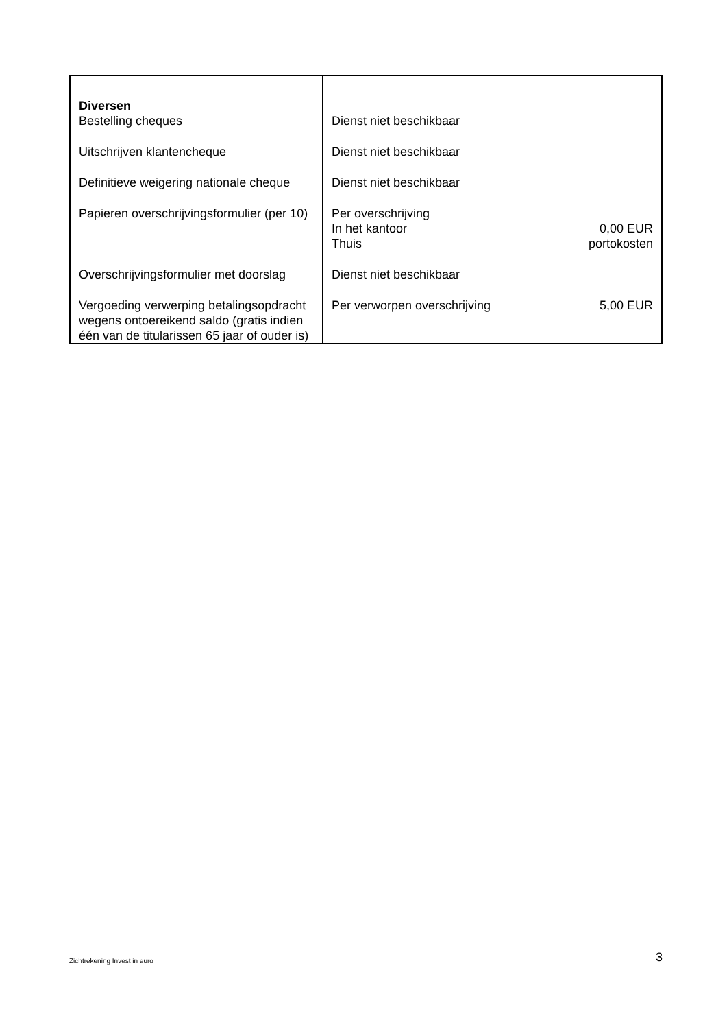| Diversen Bestelling cheques | Dienst niet beschikbaar | |
| Uitschrijven klantencheque | Dienst niet beschikbaar | |
| Definitieve weigering nationale cheque | Dienst niet beschikbaar | |
| Papieren overschrijvingsformulier (per 10) | Per overschrijving In het kantoor Thuis | 0,00 EUR portokosten |
| Overschrijvingsformulier met doorslag | Dienst niet beschikbaar | |
| Vergoeding verwerping betalingsopdracht wegens ontoereikend saldo (gratis indien één van de titularissen 65 jaar of ouder is) | Per verworpen overschrijving | 5,00 EUR |
Zichtrekening Invest in euro 3